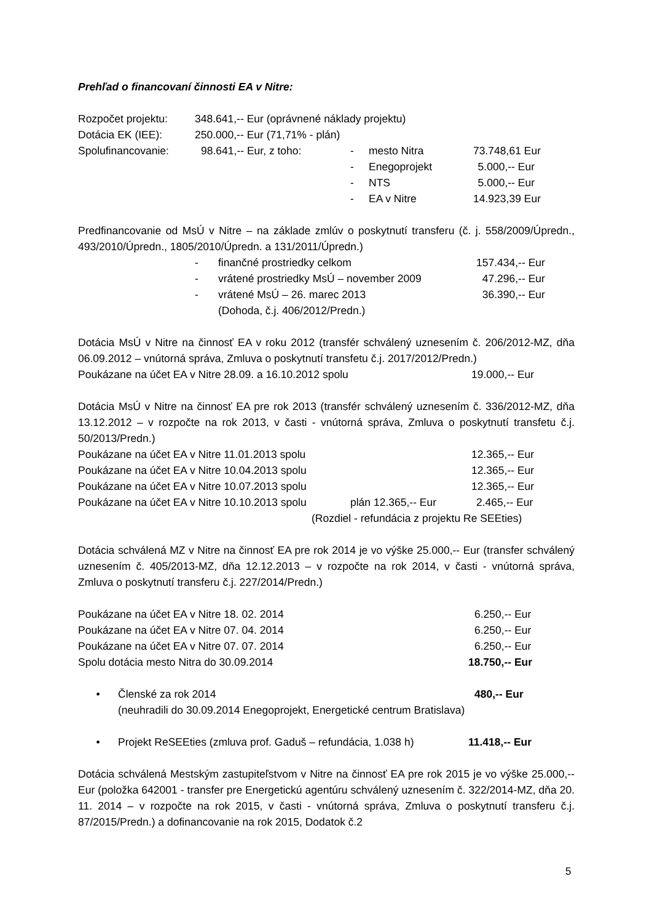Prehľad o financovaní činnosti EA v Nitre:
Rozpočet projektu: 348.641,-- Eur (oprávnené náklady projektu)
Dotácia EK (IEE): 250.000,-- Eur (71,71% - plán)
Spolufinancovanie: 98.641,-- Eur, z toho: - mesto Nitra 73.748,61 Eur
- Enegoprojekt 5.000,-- Eur
- NTS 5.000,-- Eur
- EA v Nitre 14.923,39 Eur
Predfinancovanie od MsÚ v Nitre – na základe zmlúv o poskytnutí transferu (č. j. 558/2009/Úpredn., 493/2010/Úpredn., 1805/2010/Úpredn. a 131/2011/Úpredn.)
- finančné prostriedky celkom 157.434,-- Eur
- vrátené prostriedky MsÚ – november 2009 47.296,-- Eur
- vrátené MsÚ – 26. marec 2013 36.390,-- Eur
(Dohoda, č.j. 406/2012/Predn.)
Dotácia MsÚ v Nitre na činnosť EA v roku 2012 (transfér schválený uznesením č. 206/2012-MZ, dňa 06.09.2012 – vnútorná správa, Zmluva o poskytnutí transfetu č.j. 2017/2012/Predn.)
Poukázane na účet EA v Nitre 28.09. a 16.10.2012 spolu 19.000,-- Eur
Dotácia MsÚ v Nitre na činnosť EA pre rok 2013 (transfér schválený uznesením č. 336/2012-MZ, dňa 13.12.2012 – v rozpočte na rok 2013, v časti - vnútorná správa, Zmluva o poskytnutí transfetu č.j. 50/2013/Predn.)
Poukázane na účet EA v Nitre 11.01.2013 spolu 12.365,-- Eur
Poukázane na účet EA v Nitre 10.04.2013 spolu 12.365,-- Eur
Poukázane na účet EA v Nitre 10.07.2013 spolu 12.365,-- Eur
Poukázane na účet EA v Nitre 10.10.2013 spolu plán 12.365,-- Eur 2.465,-- Eur
(Rozdiel - refundácia z projektu Re SEEties)
Dotácia schválená MZ v Nitre na činnosť EA pre rok 2014 je vo výške 25.000,-- Eur (transfer schválený uznesením č. 405/2013-MZ, dňa 12.12.2013 – v rozpočte na rok 2014, v časti - vnútorná správa, Zmluva o poskytnutí transferu č.j. 227/2014/Predn.)
Poukázane na účet EA v Nitre 18. 02. 2014 6.250,-- Eur
Poukázane na účet EA v Nitre 07. 04. 2014 6.250,-- Eur
Poukázane na účet EA v Nitre 07. 07. 2014 6.250,-- Eur
Spolu dotácia mesto Nitra do 30.09.2014 18.750,-- Eur
• Členské za rok 2014 480,-- Eur
(neuhradili do 30.09.2014 Enegoprojekt, Energetické centrum Bratislava)
• Projekt ReSEEties (zmluva prof. Gaduš – refundácia, 1.038 h) 11.418,-- Eur
Dotácia schválená Mestským zastupiteľstvom v Nitre na činnosť EA pre rok 2015 je vo výške 25.000,-- Eur (položka 642001 - transfer pre Energetickú agentúru schválený uznesením č. 322/2014-MZ, dňa 20. 11. 2014 – v rozpočte na rok 2015, v časti - vnútorná správa, Zmluva o poskytnutí transferu č.j. 87/2015/Predn.) a dofinancovanie na rok 2015, Dodatok č.2
5